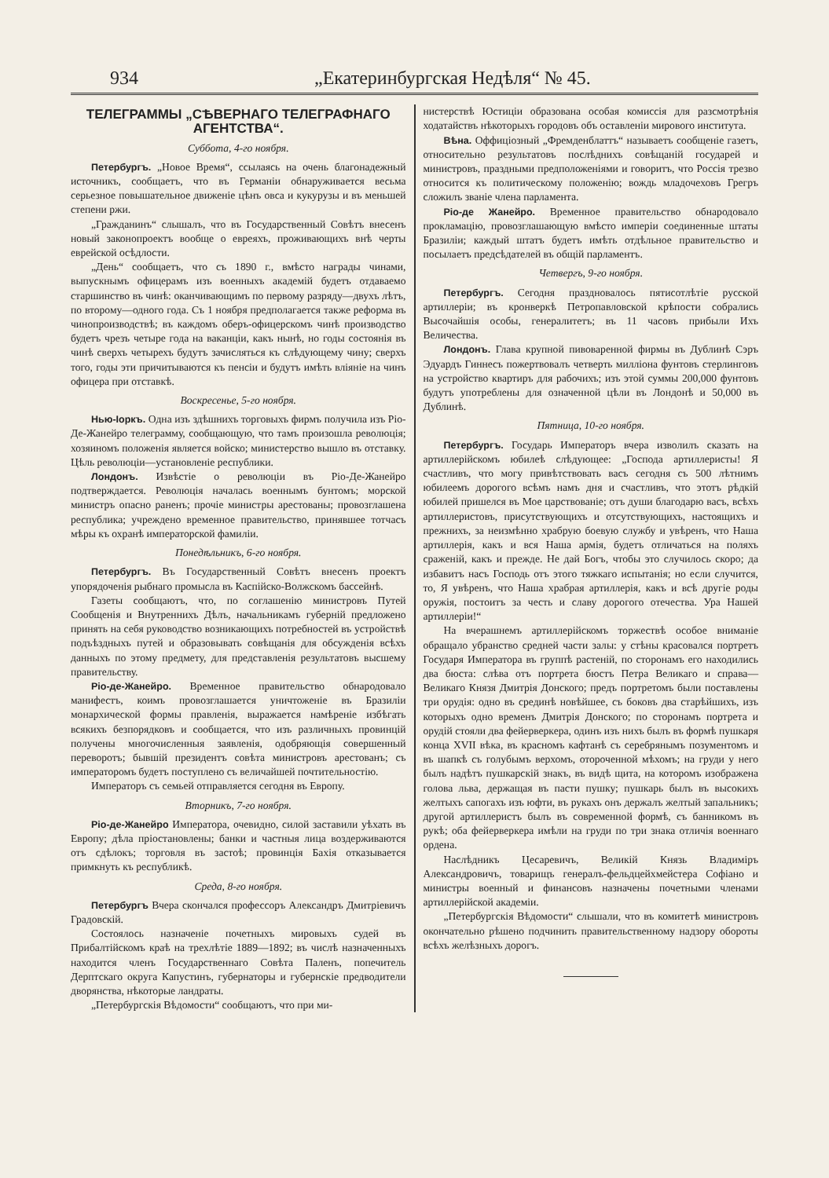934 „Екатеринбургская Недѣля“ № 45.
ТЕЛЕГРАММЫ „СѢВЕРНАГО ТЕЛЕГРАФНАГО АГЕНТСТВА“.
Суббота, 4-го ноября.
Петербургъ. „Новое Время“, ссылаясь на очень благонадежный источникъ, сообщаетъ, что въ Германіи обнаруживается весьма серьезное повышательное движеніе цѣнъ овса и кукурузы и въ меньшей степени ржи.
„Гражданинъ“ слышалъ, что въ Государственный Совѣтъ внесенъ новый законопроектъ вообще о евреяхъ, проживающихъ внѣ черты еврейской осѣдлости.
„День“ сообщаетъ, что съ 1890 г., вмѣсто награды чинами, выпускнымъ офицерамъ изъ военныхъ академій будетъ отдаваемо старшинство въ чинѣ: оканчивающимъ по первому разряду—двухъ лѣтъ, по второму—одного года. Съ 1 ноября предполагается также реформа въ чинопроизводствѣ; въ каждомъ оберъ-офицерскомъ чинѣ производство будетъ чрезъ четыре года на ваканціи, какъ нынѣ, но годы состоянія въ чинѣ сверхъ четырехъ будутъ зачисляться къ слѣдующему чину; сверхъ того, годы эти причитываются къ пенсіи и будутъ имѣть вліяніе на чинъ офицера при отставкѣ.
Воскресенье, 5-го ноября.
Нью-Іоркъ. Одна изъ здѣшнихъ торговыхъ фирмъ получила изъ Ріо-Де-Жанейро телеграмму, сообщающую, что тамъ произошла революція; хозяиномъ положенія является войско; министерство вышло въ отставку. Цѣль революціи—установленіе республики.
Лондонъ. Извѣстіе о революціи въ Ріо-Де-Жанейро подтверждается. Революція началась военнымъ бунтомъ; морской министръ опасно раненъ; прочіе министры арестованы; провозглашена республика; учреждено временное правительство, принявшее тотчасъ мѣры къ охранѣ императорской фамиліи.
Понедѣльникъ, 6-го ноября.
Петербургъ. Въ Государственный Совѣтъ внесенъ проектъ упорядоченія рыбнаго промысла въ Каспійско-Волжскомъ бассейнѣ.
Газеты сообщаютъ, что, по соглашенію министровъ Путей Сообщенія и Внутреннихъ Дѣлъ, начальникамъ губерній предложено принять на себя руководство возникающихъ потребностей въ устройствѣ подъѣздныхъ путей и образовывать совѣщанія для обсужденія всѣхъ данныхъ по этому предмету, для представленія результатовъ высшему правительству.
Ріо-де-Жанейро. Временное правительство обнародовало манифестъ, коимъ провозглашается уничтоженіе въ Бразиліи монархической формы правленія, выражается намѣреніе избѣгать всякихъ безпорядковъ и сообщается, что изъ различныхъ провинцій получены многочисленныя заявленія, одобряющія совершенный переворотъ; бывшій президентъ совѣта министровъ арестованъ; съ императоромъ будетъ поступлено съ величайшей почтительностію.
Императоръ съ семьей отправляется сегодня въ Европу.
Вторникъ, 7-го ноября.
Ріо-де-Жанейро Императора, очевидно, силой заставили уѣхать въ Европу; дѣла пріостановлены; банки и частныя лица воздерживаются отъ сдѣлокъ; торговля въ застоѣ; провинція Бахія отказывается примкнуть къ республикѣ.
Среда, 8-го ноября.
Петербургъ Вчера скончался профессоръ Александръ Дмитріевичъ Градовскій.
Состоялось назначеніе почетныхъ мировыхъ судей въ Прибалтійскомъ краѣ на трехлѣтіе 1889—1892; въ числѣ назначенныхъ находится членъ Государственнаго Совѣта Паленъ, попечитель Дерптскаго округа Капустинъ, губернаторы и губернскіе предводители дворянства, нѣкоторые ландраты.
„Петербургскія Вѣдомости“ сообщаютъ, что при ми-
нистерствѣ Юстиціи образована особая комиссія для разсмотрѣнія ходатайствъ нѣкоторыхъ городовъ объ оставленіи мирового института.
Вѣна. Оффиціозный „Фремденблаттъ“ называетъ сообщеніе газетъ, относительно результатовъ послѣднихъ совѣщаній государей и министровъ, праздными предположеніями и говоритъ, что Россія трезво относится къ политическому положенію; вождь младочеховъ Грегръ сложилъ званіе члена парламента.
Ріо-де Жанейро. Временное правительство обнародовало прокламацію, провозглашающую вмѣсто имперіи соединенные штаты Бразиліи; каждый штатъ будетъ имѣть отдѣльное правительство и посылаетъ предсѣдателей въ общій парламентъ.
Четвергъ, 9-го ноября.
Петербургъ. Сегодня праздновалось пятисотлѣтіе русской артиллеріи; въ кронверкѣ Петропавловской крѣпости собрались Высочайшія особы, генералитетъ; въ 11 часовъ прибыли Ихъ Величества.
Лондонъ. Глава крупной пивоваренной фирмы въ Дублинѣ Сэръ Эдуардъ Гиннесъ пожертвовалъ четверть милліона фунтовъ стерлинговъ на устройство квартиръ для рабочихъ; изъ этой суммы 200,000 фунтовъ будутъ употреблены для означенной цѣли въ Лондонѣ и 50,000 въ Дублинѣ.
Пятница, 10-го ноября.
Петербургъ. Государь Императоръ вчера изволилъ сказать на артиллерійскомъ юбилеѣ слѣдующее: „Господа артиллеристы! Я счастливъ, что могу привѣтствовать васъ сегодня съ 500 лѣтнимъ юбилеемъ дорогого всѣмъ намъ дня и счастливъ, что этотъ рѣдкій юбилей пришелся въ Мое царствованіе; отъ души благодарю васъ, всѣхъ артиллеристовъ, присутствующихъ и отсутствующихъ, настоящихъ и прежнихъ, за неизмѣнно храбрую боевую службу и увѣренъ, что Наша артиллерія, какъ и вся Наша армія, будетъ отличаться на поляхъ сраженій, какъ и прежде. Не дай Богъ, чтобы это случилось скоро; да избавитъ насъ Господь отъ этого тяжкаго испытанія; но если случится, то, Я увѣренъ, что Наша храбрая артиллерія, какъ и всѣ другіе роды оружія, постоитъ за честь и славу дорогого отечества. Ура Нашей артиллеріи!“
На вчерашнемъ артиллерійскомъ торжествѣ особое вниманіе обращало убранство средней части залы: у стѣны красовался портретъ Государя Императора въ группѣ растеній, по сторонамъ его находились два бюста: слѣва отъ портрета бюстъ Петра Великаго и справа—Великаго Князя Дмитрія Донского; предъ портретомъ были поставлены три орудія: одно въ срединѣ новѣйшее, съ боковъ два старѣйшихъ, изъ которыхъ одно временъ Дмитрія Донского; по сторонамъ портрета и орудій стояли два фейерверкера, одинъ изъ нихъ былъ въ формѣ пушкаря конца XVII вѣка, въ красномъ кафтанѣ съ серебрянымъ позументомъ и въ шапкѣ съ голубымъ верхомъ, отороченной мѣхомъ; на груди у него былъ надѣтъ пушкарскій знакъ, въ видѣ щита, на которомъ изображена голова льва, держащая въ пасти пушку; пушкарь былъ въ высокихъ желтыхъ сапогахъ изъ юфти, въ рукахъ онъ держалъ желтый запальникъ; другой артиллеристъ былъ въ современной формѣ, съ банникомъ въ рукѣ; оба фейерверкера имѣли на груди по три знака отличія военнаго ордена.
Наслѣдникъ Цесаревичъ, Великій Князь Владиміръ Александровичъ, товарищъ генералъ-фельдцейхмейстера Софіано и министры военный и финансовъ назначены почетными членами артиллерійской академіи.
„Петербургскія Вѣдомости“ слышали, что въ комитетѣ министровъ окончательно рѣшено подчинить правительственному надзору обороты всѣхъ желѣзныхъ дорогъ.